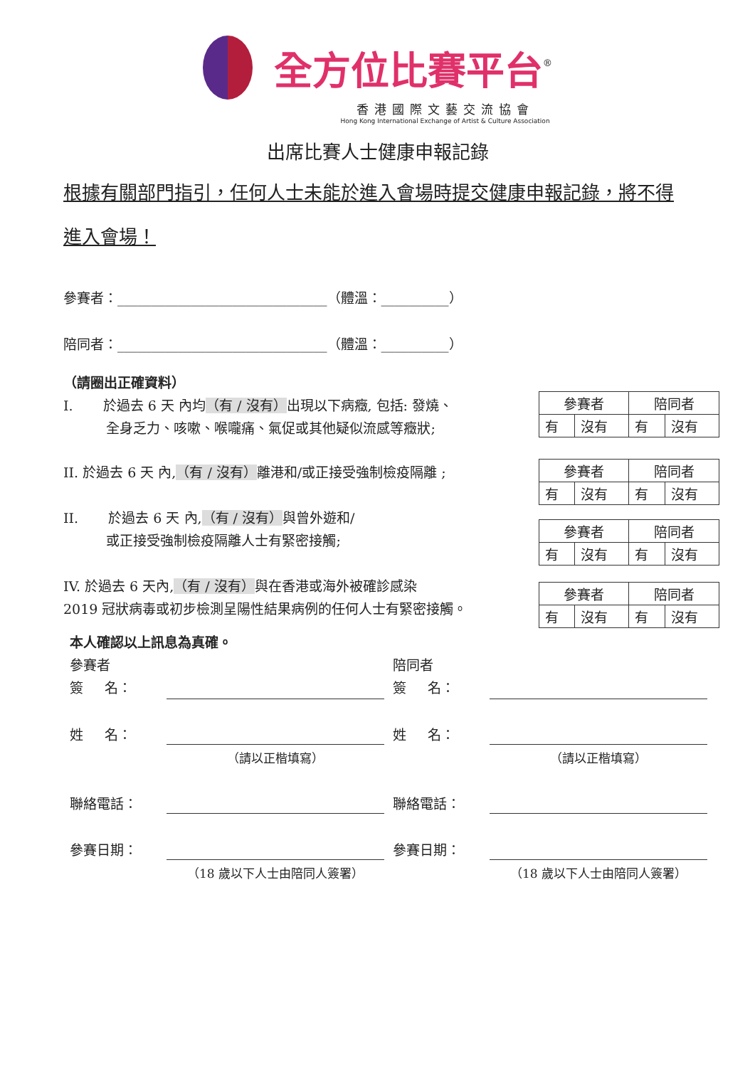全方位比賽平台<sup>®</sup>
香港國際文藝交流協會
Hong Kong International Exchange of Artist & Culture Association
出席比賽人士健康申報記錄
根據有關部門指引，任何人士未能於進入會場時提交健康申報記錄，將不得進入會場！
參賽者：_______________________________（體溫：__________）
陪同者：_______________________________（體溫：__________）
（請圈出正確資料）
I. 於過去 6 天 內均（有 / 沒有）出現以下病癥, 包括: 發燒、
全身乏力、咳嗽、喉嚨痛、氣促或其他疑似流感等癥狀;
II. 於過去 6 天 內,（有 / 沒有）離港和/或正接受強制檢疫隔離 ;
II. 於過去 6 天 內,（有 / 沒有）與曾外遊和/
或正接受強制檢疫隔離人士有緊密接觸;
IV. 於過去 6 天內,（有 / 沒有）與在香港或海外被確診感染
2019 冠狀病毒或初步檢測呈陽性結果病例的任何人士有緊密接觸。
| 參賽者 | | 陪同者 | |
| 有 | 沒有 | 有 | 沒有 |
| 參賽者 | | 陪同者 | |
| 有 | 沒有 | 有 | 沒有 |
| 參賽者 | | 陪同者 | |
| 有 | 沒有 | 有 | 沒有 |
| 參賽者 | | 陪同者 | |
| 有 | 沒有 | 有 | 沒有 |
本人確認以上訊息為真確。
參賽者 陪同者
簽 名： 簽 名：
姓 名： 姓 名：
（請以正楷填寫） （請以正楷填寫）
聯絡電話： 聯絡電話：
參賽日期： 參賽日期：
（18 歲以下人士由陪同人簽署） （18 歲以下人士由陪同人簽署）